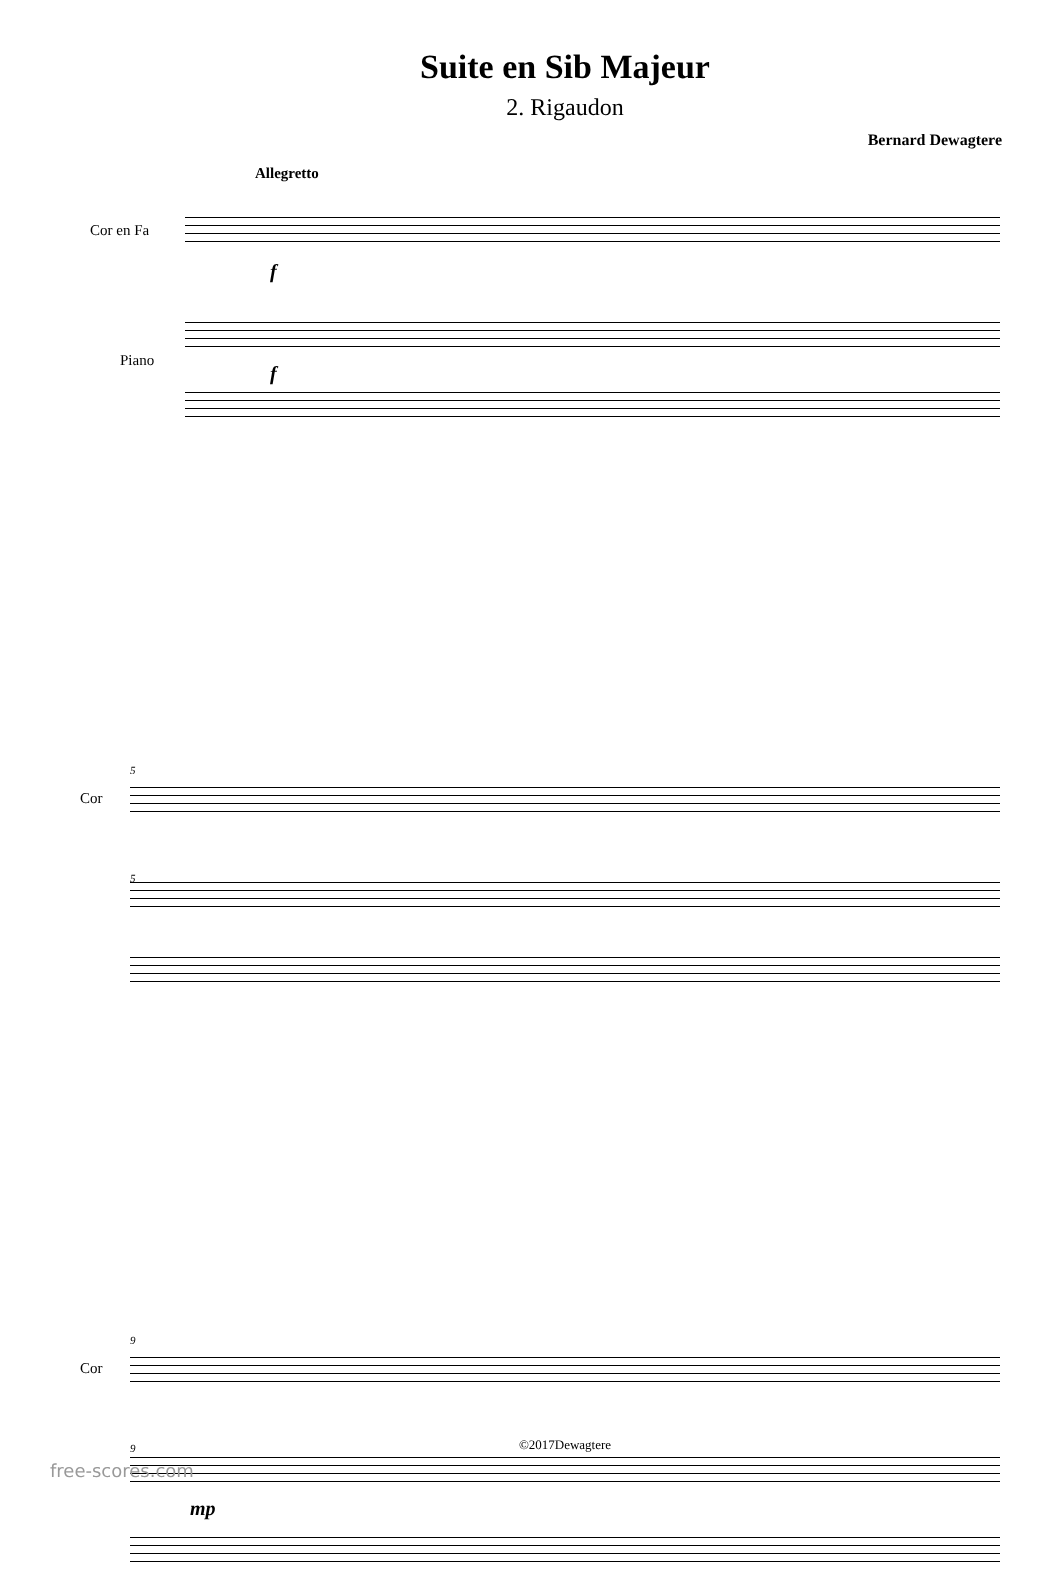Suite en Sib Majeur
2. Rigaudon
Bernard Dewagtere
Allegretto
Cor en Fa
f
Piano
f
5
Cor
5
9
Cor
9
mp
©2017Dewagtere
free-scores.com